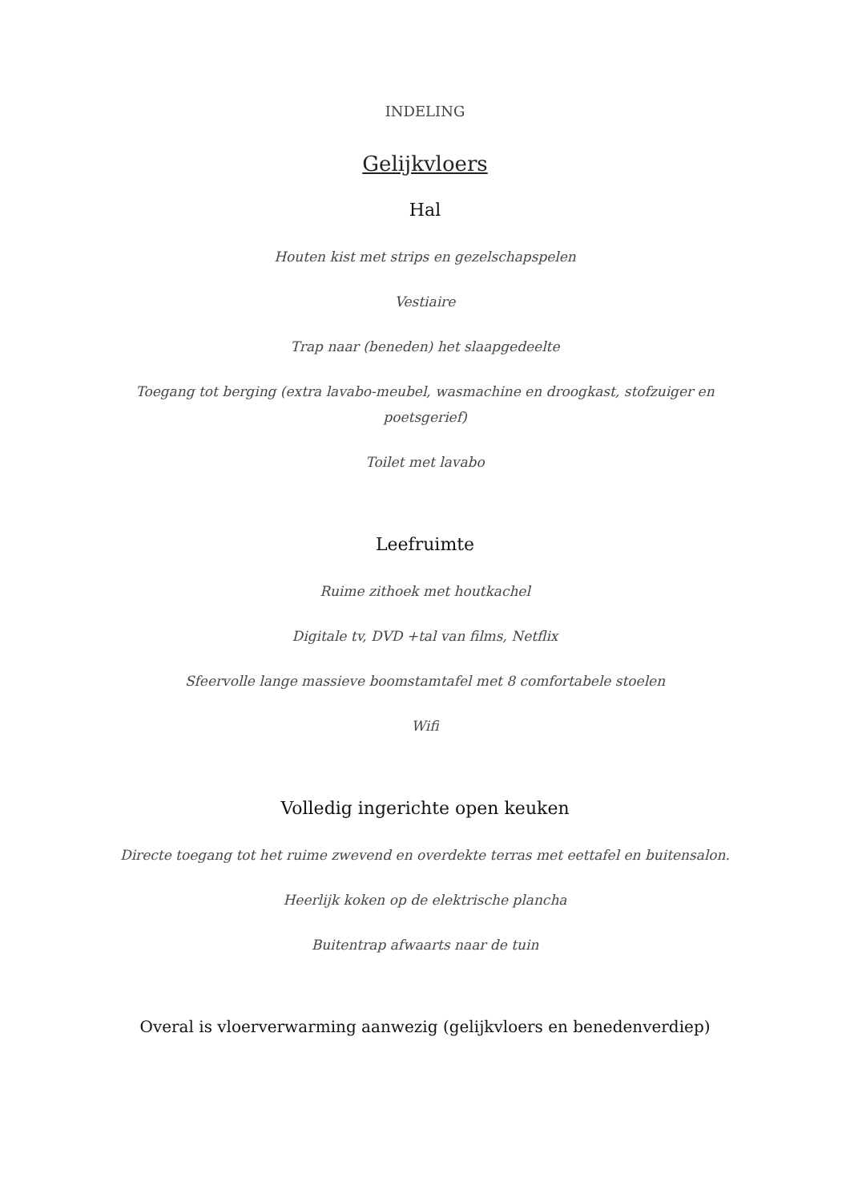INDELING
Gelijkvloers
Hal
Houten kist met strips en gezelschapspelen
Vestiaire
Trap naar (beneden) het slaapgedeelte
Toegang tot berging (extra lavabo-meubel, wasmachine en droogkast, stofzuiger en poetsgerief)
Toilet met lavabo
Leefruimte
Ruime zithoek met houtkachel
Digitale tv, DVD +tal van films, Netflix
Sfeervolle lange massieve boomstamtafel met 8 comfortabele stoelen
Wifi
Volledig ingerichte open keuken
Directe toegang tot het ruime zwevend en overdekte terras met eettafel en buitensalon.
Heerlijk koken op de elektrische plancha
Buitentrap afwaarts naar de tuin
Overal is vloerverwarming aanwezig (gelijkvloers en benedenverdiep)